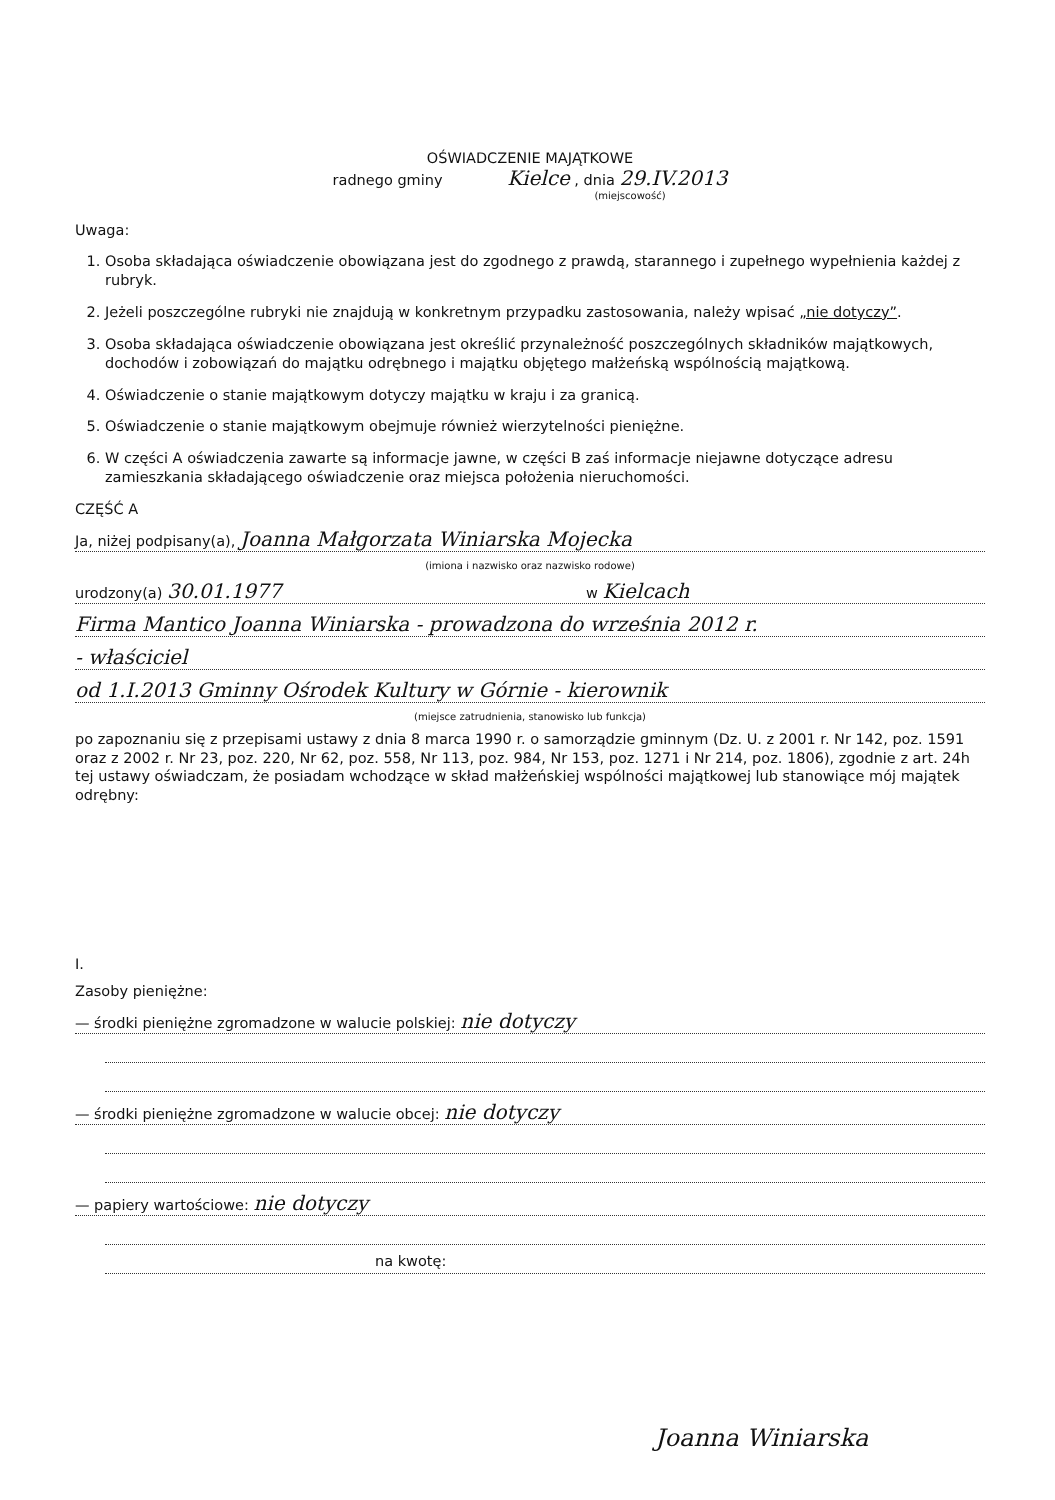OŚWIADCZENIE MAJĄTKOWE
radnego gminy Kielce , dnia 29.IV.2013
(miejscowość)
Uwaga:
1. Osoba składająca oświadczenie obowiązana jest do zgodnego z prawdą, starannego i zupełnego wypełnienia każdej z rubryk.
2. Jeżeli poszczególne rubryki nie znajdują w konkretnym przypadku zastosowania, należy wpisać „nie dotyczy”.
3. Osoba składająca oświadczenie obowiązana jest określić przynależność poszczególnych składników majątkowych, dochodów i zobowiązań do majątku odrębnego i majątku objętego małżeńską wspólnością majątkową.
4. Oświadczenie o stanie majątkowym dotyczy majątku w kraju i za granicą.
5. Oświadczenie o stanie majątkowym obejmuje również wierzytelności pieniężne.
6. W części A oświadczenia zawarte są informacje jawne, w części B zaś informacje niejawne dotyczące adresu zamieszkania składającego oświadczenie oraz miejsca położenia nieruchomości.
CZĘŚĆ A
Ja, niżej podpisany(a), Joanna Małgorzata Winiarska Mojecka
(imiona i nazwisko oraz nazwisko rodowe)
urodzony(a) 30.01.1977 w Kielcach
Firma Mantico Joanna Winiarska - prowadzona do września 2012 r.
- właściciel
od 1.I.2013 Gminny Ośrodek Kultury w Górnie - kierownik
(miejsce zatrudnienia, stanowisko lub funkcja)
po zapoznaniu się z przepisami ustawy z dnia 8 marca 1990 r. o samorządzie gminnym (Dz. U. z 2001 r. Nr 142, poz. 1591 oraz z 2002 r. Nr 23, poz. 220, Nr 62, poz. 558, Nr 113, poz. 984, Nr 153, poz. 1271 i Nr 214, poz. 1806), zgodnie z art. 24h tej ustawy oświadczam, że posiadam wchodzące w skład małżeńskiej wspólności majątkowej lub stanowiące mój majątek odrębny:
I.
Zasoby pieniężne:
— środki pieniężne zgromadzone w walucie polskiej: nie dotyczy
— środki pieniężne zgromadzone w walucie obcej: nie dotyczy
— papiery wartościowe: nie dotyczy
na kwotę:
Joanna Winiarska